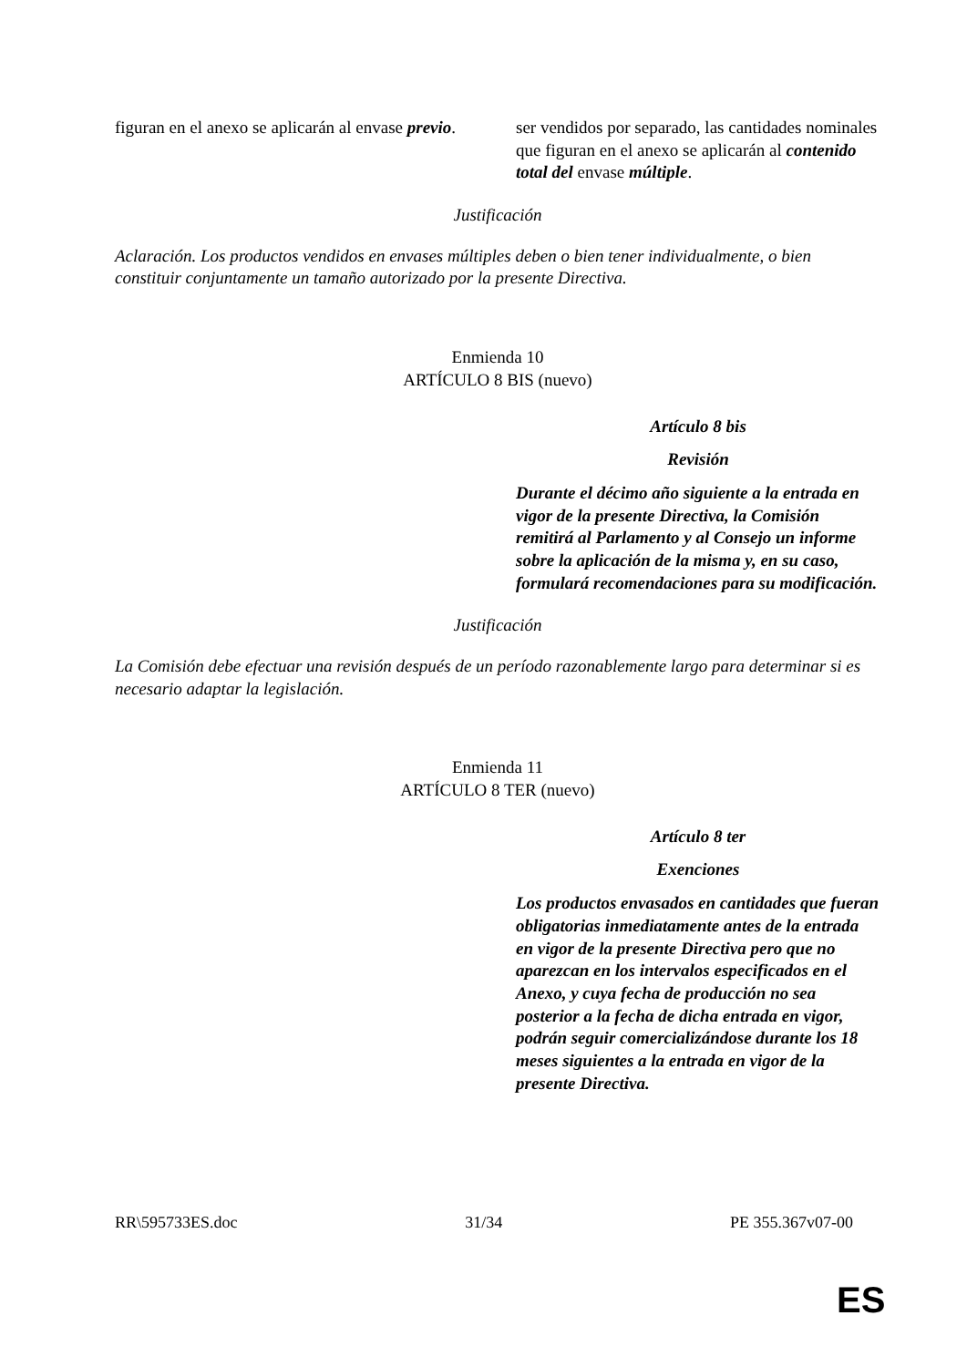| figuran en el anexo se aplicarán al envase previo . | ser vendidos por separado, las cantidades nominales que figuran en el anexo se aplicarán al contenido total del envase múltiple . |
Justificación
Aclaración. Los productos vendidos en envases múltiples deben o bien tener individualmente, o bien constituir conjuntamente un tamaño autorizado por la presente Directiva.
Enmienda 10
ARTÍCULO 8 BIS (nuevo)
| | Artículo 8 bis Revisión Durante el décimo año siguiente a la entrada en vigor de la presente Directiva, la Comisión remitirá al Parlamento y al Consejo un informe sobre la aplicación de la misma y, en su caso, formulará recomendaciones para su modificación. |
Justificación
La Comisión debe efectuar una revisión después de un período razonablemente largo para determinar si es necesario adaptar la legislación.
Enmienda 11
ARTÍCULO 8 TER (nuevo)
| | Artículo 8 ter Exenciones Los productos envasados en cantidades que fueran obligatorias inmediatamente antes de la entrada en vigor de la presente Directiva pero que no aparezcan en los intervalos especificados en el Anexo, y cuya fecha de producción no sea posterior a la fecha de dicha entrada en vigor, podrán seguir comercializándose durante los 18 meses siguientes a la entrada en vigor de la presente Directiva. |
RR\595733ES.doc 31/34 PE 355.367v07-00
ES